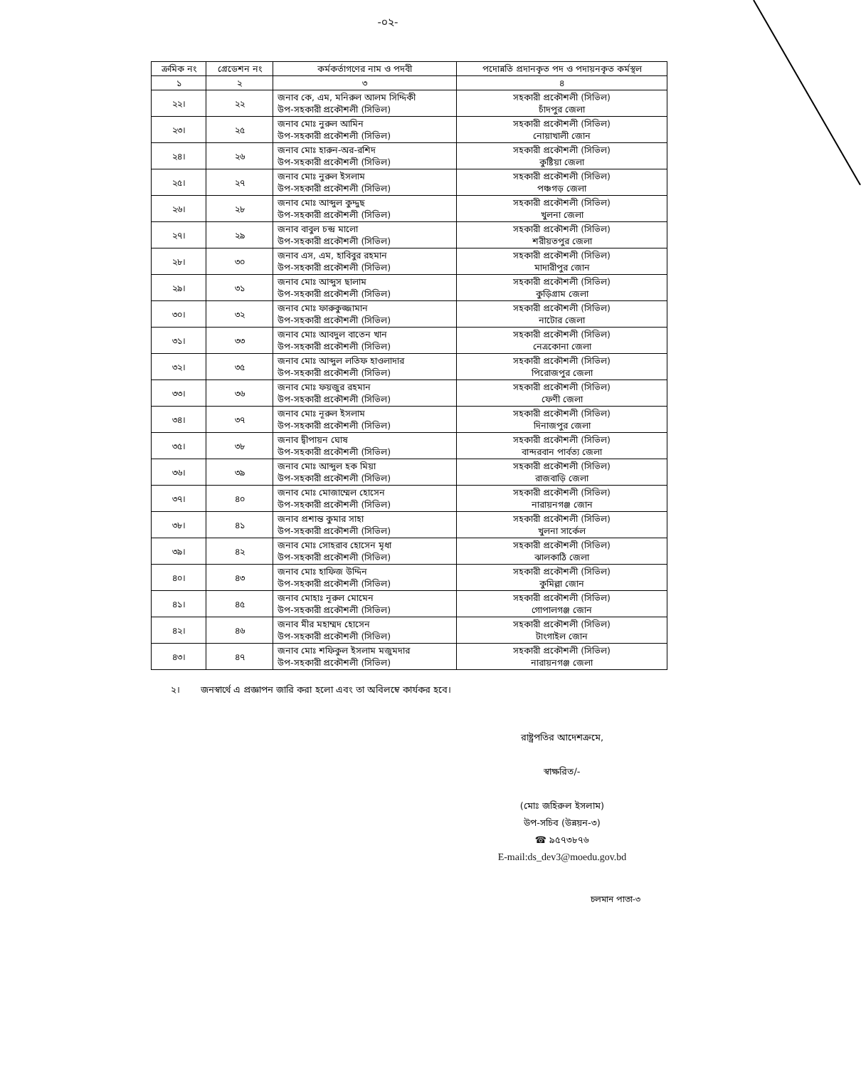-০২-
| ক্রমিক নং | গ্রেডেশন নং | কর্মকর্তাগণের নাম ও পদবী | পদোন্নতি প্রদানকৃত পদ ও পদায়নকৃত কর্মস্থল |
| --- | --- | --- | --- |
| ১ | ২ | ৩ | ৪ |
| ২২। | ২২ | জনাব কে, এম, মনিরুল আলম সিদ্দিকী উপ-সহকারী প্রকৌশলী (সিভিল) | সহকারী প্রকৌশলী (সিভিল) চাঁদপুর জেলা |
| ২৩। | ২৫ | জনাব মোঃ নুরুল আমিন উপ-সহকারী প্রকৌশলী (সিভিল) | সহকারী প্রকৌশলী (সিভিল) নোয়াখালী জোন |
| ২৪। | ২৬ | জনাব মোঃ হারুন-অর-রশিদ উপ-সহকারী প্রকৌশলী (সিভিল) | সহকারী প্রকৌশলী (সিভিল) কুষ্টিয়া জেলা |
| ২৫। | ২৭ | জনাব মোঃ নুরুল ইসলাম উপ-সহকারী প্রকৌশলী (সিভিল) | সহকারী প্রকৌশলী (সিভিল) পঞ্চগড় জেলা |
| ২৬। | ২৮ | জনাব মোঃ আব্দুল কুদ্দুছ উপ-সহকারী প্রকৌশলী (সিভিল) | সহকারী প্রকৌশলী (সিভিল) খুলনা জেলা |
| ২৭। | ২৯ | জনাব বাবুল চন্দ্র মালো উপ-সহকারী প্রকৌশলী (সিভিল) | সহকারী প্রকৌশলী (সিভিল) শরীয়তপুর জেলা |
| ২৮। | ৩০ | জনাব এস, এম, হাবিবুর রহমান উপ-সহকারী প্রকৌশলী (সিভিল) | সহকারী প্রকৌশলী (সিভিল) মাদারীপুর জোন |
| ২৯। | ৩১ | জনাব মোঃ আব্দুস ছালাম উপ-সহকারী প্রকৌশলী (সিভিল) | সহকারী প্রকৌশলী (সিভিল) কুড়িগ্রাম জেলা |
| ৩০। | ৩২ | জনাব মোঃ ফারুকুজ্জামান উপ-সহকারী প্রকৌশলী (সিভিল) | সহকারী প্রকৌশলী (সিভিল) নাটোর জেলা |
| ৩১। | ৩৩ | জনাব মোঃ আবদুল বাতেন খান উপ-সহকারী প্রকৌশলী (সিভিল) | সহকারী প্রকৌশলী (সিভিল) নেত্রকোনা জেলা |
| ৩২। | ৩৫ | জনাব মোঃ আব্দুল লতিফ হাওলাদার উপ-সহকারী প্রকৌশলী (সিভিল) | সহকারী প্রকৌশলী (সিভিল) পিরোজপুর জেলা |
| ৩৩। | ৩৬ | জনাব মোঃ ফয়জুর রহমান উপ-সহকারী প্রকৌশলী (সিভিল) | সহকারী প্রকৌশলী (সিভিল) ফেণী জেলা |
| ৩৪। | ৩৭ | জনাব মোঃ নূরুল ইসলাম উপ-সহকারী প্রকৌশলী (সিভিল) | সহকারী প্রকৌশলী (সিভিল) দিনাজপুর জেলা |
| ৩৫। | ৩৮ | জনাব দ্বীপায়ন ঘোষ উপ-সহকারী প্রকৌশলী (সিভিল) | সহকারী প্রকৌশলী (সিভিল) বান্দরবান পার্বত্য জেলা |
| ৩৬। | ৩৯ | জনাব মোঃ আব্দুল হক মিয়া উপ-সহকারী প্রকৌশলী (সিভিল) | সহকারী প্রকৌশলী (সিভিল) রাজবাড়ি জেলা |
| ৩৭। | ৪০ | জনাব মোঃ মোজাম্মেল হোসেন উপ-সহকারী প্রকৌশলী (সিভিল) | সহকারী প্রকৌশলী (সিভিল) নারায়নগঞ্জ জোন |
| ৩৮। | ৪১ | জনাব প্রশান্ত কুমার সাহা উপ-সহকারী প্রকৌশলী (সিভিল) | সহকারী প্রকৌশলী (সিভিল) খুলনা সার্কেল |
| ৩৯। | ৪২ | জনাব মোঃ সোহরাব হোসেন মৃধা উপ-সহকারী প্রকৌশলী (সিভিল) | সহকারী প্রকৌশলী (সিভিল) ঝালকাঠি জেলা |
| ৪০। | ৪৩ | জনাব মোঃ হাফিজ উদ্দিন উপ-সহকারী প্রকৌশলী (সিভিল) | সহকারী প্রকৌশলী (সিভিল) কুমিল্লা জোন |
| ৪১। | ৪৫ | জনাব মোহাঃ নূরুল মোমেন উপ-সহকারী প্রকৌশলী (সিভিল) | সহকারী প্রকৌশলী (সিভিল) গোপালগঞ্জ জোন |
| ৪২। | ৪৬ | জনাব মীর মহাম্মদ হোসেন উপ-সহকারী প্রকৌশলী (সিভিল) | সহকারী প্রকৌশলী (সিভিল) টাংগাইল জোন |
| ৪৩। | ৪৭ | জনাব মোঃ শফিকুল ইসলাম মজুমদার উপ-সহকারী প্রকৌশলী (সিভিল) | সহকারী প্রকৌশলী (সিভিল) নারায়নগঞ্জ জেলা |
২। জনস্বার্থে এ প্রজ্ঞাপন জারি করা হলো এবং তা অবিলম্বে কার্যকর হবে।
রাষ্ট্রপতির আদেশক্রমে,
স্বাক্ষরিত/-
(মোঃ জহিরুল ইসলাম)
উপ-সচিব (উন্নয়ন-৩)
☎ ৯৫৭৩৮৭৬
E-mail:ds_dev3@moedu.gov.bd
চলমান পাতা-৩